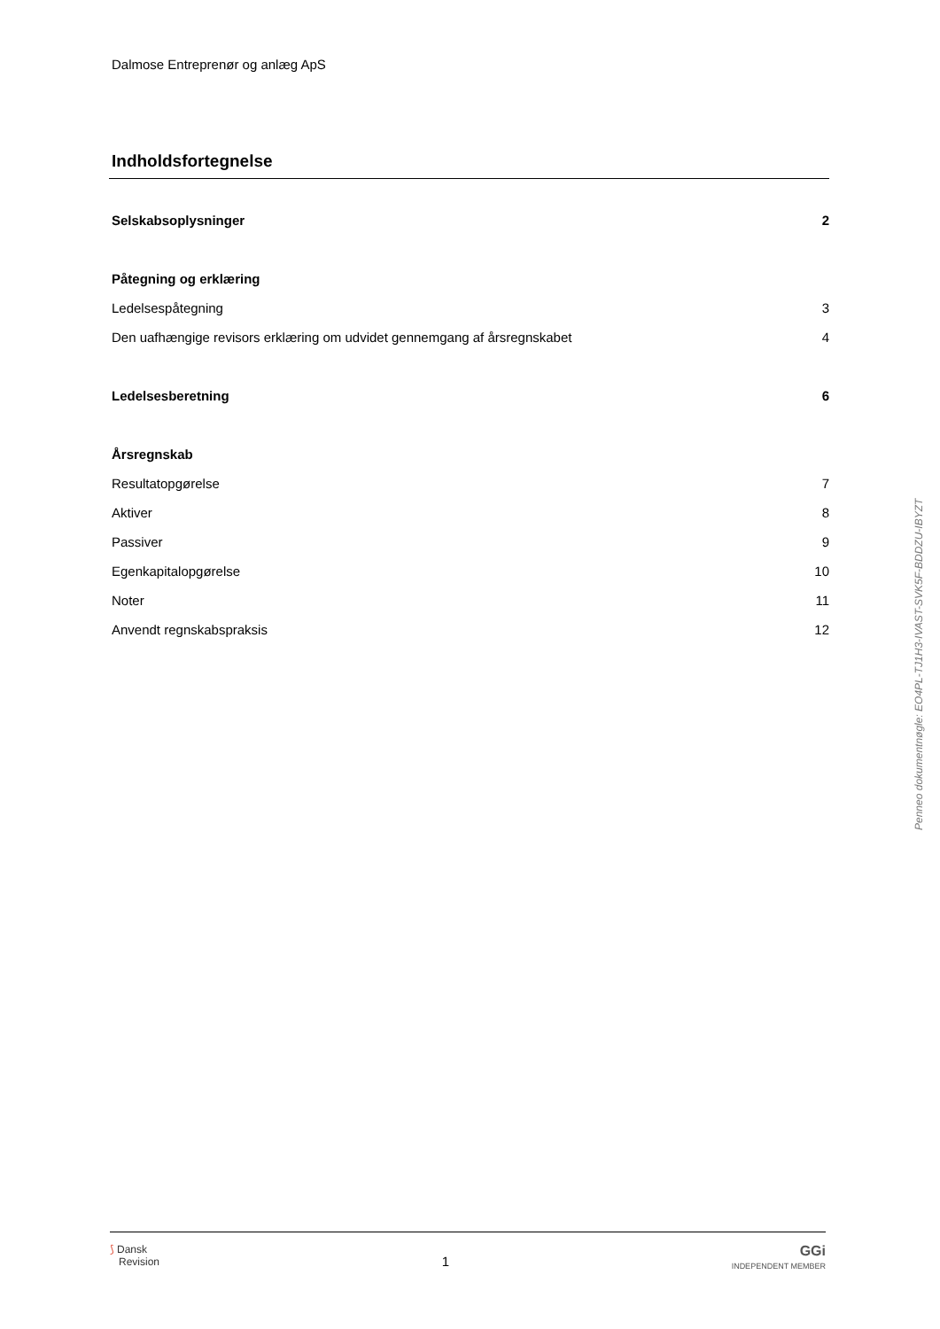Dalmose Entreprenør og anlæg ApS
Indholdsfortegnelse
Selskabsoplysninger 2
Påtegning og erklæring
Ledelsespåtegning 3
Den uafhængige revisors erklæring om udvidet gennemgang af årsregnskabet 4
Ledelsesberetning 6
Årsregnskab
Resultatopgørelse 7
Aktiver 8
Passiver 9
Egenkapitalopgørelse 10
Noter 11
Anvendt regnskabspraksis 12
Penneo dokumentnøgle: EO4PL-TJ1H3-IVAST-SVK5F-BDDZU-IBYZT
⟆ Dansk
Revision 1 GGi
INDEPENDENT MEMBER